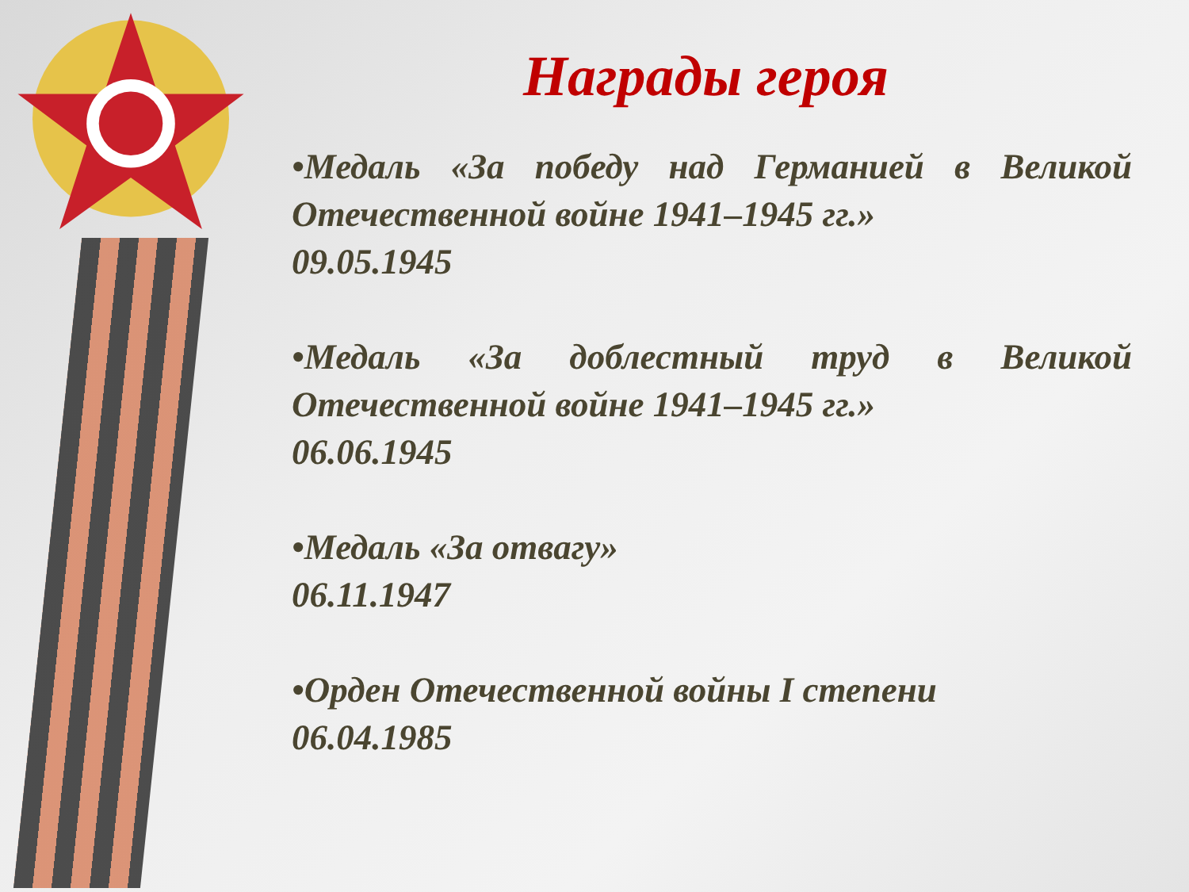Награды героя
•Медаль «За победу над Германией в Великой Отечественной войне 1941–1945 гг.»
09.05.1945
•Медаль «За доблестный труд в Великой Отечественной войне 1941–1945 гг.»
06.06.1945
•Медаль «За отвагу»
06.11.1947
•Орден Отечественной войны I степени
06.04.1985